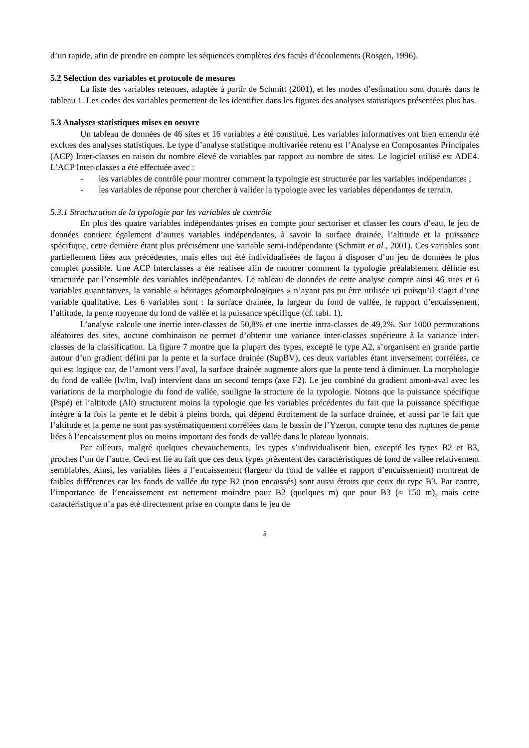d’un rapide, afin de prendre en compte les séquences complètes des faciès d’écoulements (Rosgen, 1996).
5.2 Sélection des variables et protocole de mesures
La liste des variables retenues, adaptée à partir de Schmitt (2001), et les modes d’estimation sont donnés dans le tableau 1. Les codes des variables permettent de les identifier dans les figures des analyses statistiques présentées plus bas.
5.3 Analyses statistiques mises en oeuvre
Un tableau de données de 46 sites et 16 variables a été constitué. Les variables informatives ont bien entendu été exclues des analyses statistiques. Le type d’analyse statistique multivariée retenu est l’Analyse en Composantes Principales (ACP) Inter-classes en raison du nombre élevé de variables par rapport au nombre de sites. Le logiciel utilisé est ADE4. L’ACP Inter-classes a été effectuée avec :
- les variables de contrôle pour montrer comment la typologie est structurée par les variables indépendantes ;
- les variables de réponse pour chercher à valider la typologie avec les variables dépendantes de terrain.
5.3.1 Structuration de la typologie par les variables de contrôle
En plus des quatre variables indépendantes prises en compte pour sectoriser et classer les cours d’eau, le jeu de données contient également d’autres variables indépendantes, à savoir la surface drainée, l’altitude et la puissance spécifique, cette dernière étant plus précisément une variable semi-indépendante (Schmitt et al., 2001). Ces variables sont partiellement liées aux précédentes, mais elles ont été individualisées de façon à disposer d’un jeu de données le plus complet possible. Une ACP Interclasses a été réalisée afin de montrer comment la typologie préalablement définie est structurée par l’ensemble des variables indépendantes. Le tableau de données de cette analyse compte ainsi 46 sites et 6 variables quantitatives, la variable « héritages géomorphologiques » n’ayant pas pu être utilisée ici puisqu’il s’agit d’une variable qualitative. Les 6 variables sont : la surface drainée, la largeur du fond de vallée, le rapport d’encaissement, l’altitude, la pente moyenne du fond de vallée et la puissance spécifique (cf. tabl. 1).
L’analyse calcule une inertie inter-classes de 50,8% et une inertie intra-classes de 49,2%. Sur 1000 permutations aléatoires des sites, aucune combinaison ne permet d’obtenir une variance inter-classes supérieure à la variance inter-classes de la classification. La figure 7 montre que la plupart des types, excepté le type A2, s’organisent en grande partie autour d’un gradient défini par la pente et la surface drainée (SupBV), ces deux variables étant inversement corrélées, ce qui est logique car, de l’amont vers l’aval, la surface drainée augmente alors que la pente tend à diminuer. La morphologie du fond de vallée (lv/lm, lval) intervient dans un second temps (axe F2). Le jeu combiné du gradient amont-aval avec les variations de la morphologie du fond de vallée, souligne la structure de la typologie. Notons que la puissance spécifique (Pspé) et l’altitude (Alt) structurent moins la typologie que les variables précédentes du fait que la puissance spécifique intègre à la fois la pente et le débit à pleins bords, qui dépend étroitement de la surface drainée, et aussi par le fait que l’altitude et la pente ne sont pas systématiquement corrélées dans le bassin de l’Yzeron, compte tenu des ruptures de pente liées à l’encaissement plus ou moins important des fonds de vallée dans le plateau lyonnais.
Par ailleurs, malgré quelques chevauchements, les types s’individualisent bien, excepté les types B2 et B3, proches l’un de l’autre. Ceci est lié au fait que ces deux types présentent des caractéristiques de fond de vallée relativement semblables. Ainsi, les variables liées à l’encaissement (largeur du fond de vallée et rapport d’encaissement) montrent de faibles différences car les fonds de vallée du type B2 (non encaissés) sont aussi étroits que ceux du type B3. Par contre, l’importance de l’encaissement est nettement moindre pour B2 (quelques m) que pour B3 (≈ 150 m), mais cette caractéristique n’a pas été directement prise en compte dans le jeu de
5